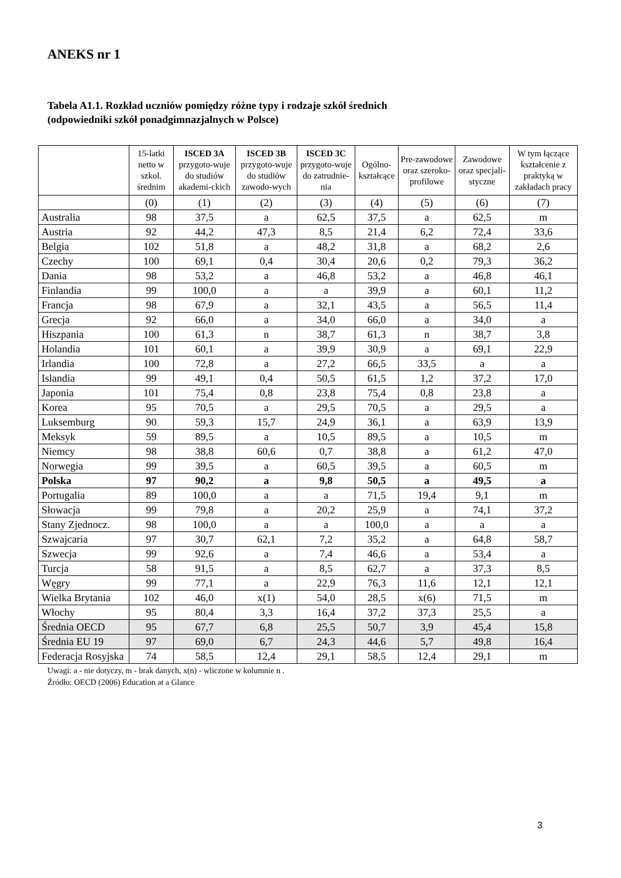ANEKS nr 1
Tabela A1.1. Rozkład uczniów pomiędzy różne typy i rodzaje szkół średnich
(odpowiedniki szkół ponadgimnazjalnych w Polsce)
| | 15-latki netto w szkol. średnim | ISCED 3A przygoto-wuje do studiów akademi-ckich | ISCED 3B przygoto-wuje do studiów zawodo-wych | ISCED 3C przygoto-wuje do zatrudnie-nia | Ogólno-kształcące | Pre-zawodowe oraz szeroko-profilowe | Zawodowe oraz specjali-styczne | W tym łączące kształcenie z praktyką w zakładach pracy |
| --- | --- | --- | --- | --- | --- | --- | --- | --- |
| | (0) | (1) | (2) | (3) | (4) | (5) | (6) | (7) |
| Australia | 98 | 37,5 | a | 62,5 | 37,5 | a | 62,5 | m |
| Austria | 92 | 44,2 | 47,3 | 8,5 | 21,4 | 6,2 | 72,4 | 33,6 |
| Belgia | 102 | 51,8 | a | 48,2 | 31,8 | a | 68,2 | 2,6 |
| Czechy | 100 | 69,1 | 0,4 | 30,4 | 20,6 | 0,2 | 79,3 | 36,2 |
| Dania | 98 | 53,2 | a | 46,8 | 53,2 | a | 46,8 | 46,1 |
| Finlandia | 99 | 100,0 | a | a | 39,9 | a | 60,1 | 11,2 |
| Francja | 98 | 67,9 | a | 32,1 | 43,5 | a | 56,5 | 11,4 |
| Grecja | 92 | 66,0 | a | 34,0 | 66,0 | a | 34,0 | a |
| Hiszpania | 100 | 61,3 | n | 38,7 | 61,3 | n | 38,7 | 3,8 |
| Holandia | 101 | 60,1 | a | 39,9 | 30,9 | a | 69,1 | 22,9 |
| Irlandia | 100 | 72,8 | a | 27,2 | 66,5 | 33,5 | a | a |
| Islandia | 99 | 49,1 | 0,4 | 50,5 | 61,5 | 1,2 | 37,2 | 17,0 |
| Japonia | 101 | 75,4 | 0,8 | 23,8 | 75,4 | 0,8 | 23,8 | a |
| Korea | 95 | 70,5 | a | 29,5 | 70,5 | a | 29,5 | a |
| Luksemburg | 90 | 59,3 | 15,7 | 24,9 | 36,1 | a | 63,9 | 13,9 |
| Meksyk | 59 | 89,5 | a | 10,5 | 89,5 | a | 10,5 | m |
| Niemcy | 98 | 38,8 | 60,6 | 0,7 | 38,8 | a | 61,2 | 47,0 |
| Norwegia | 99 | 39,5 | a | 60,5 | 39,5 | a | 60,5 | m |
| Polska | 97 | 90,2 | a | 9,8 | 50,5 | a | 49,5 | a |
| Portugalia | 89 | 100,0 | a | a | 71,5 | 19,4 | 9,1 | m |
| Słowacja | 99 | 79,8 | a | 20,2 | 25,9 | a | 74,1 | 37,2 |
| Stany Zjednocz. | 98 | 100,0 | a | a | 100,0 | a | a | a |
| Szwajcaria | 97 | 30,7 | 62,1 | 7,2 | 35,2 | a | 64,8 | 58,7 |
| Szwecja | 99 | 92,6 | a | 7,4 | 46,6 | a | 53,4 | a |
| Turcja | 58 | 91,5 | a | 8,5 | 62,7 | a | 37,3 | 8,5 |
| Węgry | 99 | 77,1 | a | 22,9 | 76,3 | 11,6 | 12,1 | 12,1 |
| Wielka Brytania | 102 | 46,0 | x(1) | 54,0 | 28,5 | x(6) | 71,5 | m |
| Włochy | 95 | 80,4 | 3,3 | 16,4 | 37,2 | 37,3 | 25,5 | a |
| Średnia OECD | 95 | 67,7 | 6,8 | 25,5 | 50,7 | 3,9 | 45,4 | 15,8 |
| Średnia EU 19 | 97 | 69,0 | 6,7 | 24,3 | 44,6 | 5,7 | 49,8 | 16,4 |
| Federacja Rosyjska | 74 | 58,5 | 12,4 | 29,1 | 58,5 | 12,4 | 29,1 | m |
Uwagi: a - nie dotyczy, m - brak danych, x(n) - wliczone w kolumnie n .
Źródło: OECD (2006) Education at a Glance
3